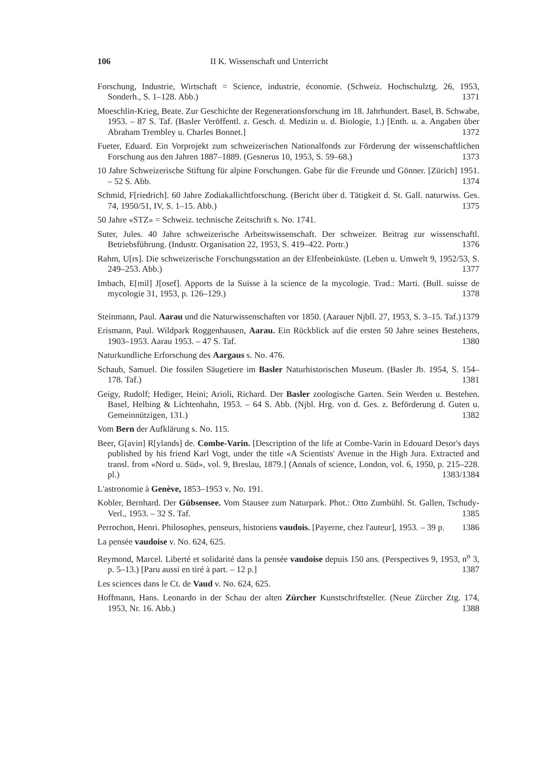106 II K. Wissenschaft und Unterricht
Forschung, Industrie, Wirtschaft = Science, industrie, économie. (Schweiz. Hochschulztg. 26, 1953, Sonderh., S. 1–128. Abb.) 1371
Moeschlin-Krieg, Beate. Zur Geschichte der Regenerationsforschung im 18. Jahrhundert. Basel, B. Schwabe, 1953. – 87 S. Taf. (Basler Veröffentl. z. Gesch. d. Medizin u. d. Biologie, 1.) [Enth. u. a. Angaben über Abraham Trembley u. Charles Bonnet.] 1372
Fueter, Eduard. Ein Vorprojekt zum schweizerischen Nationalfonds zur Förderung der wissenschaftlichen Forschung aus den Jahren 1887–1889. (Gesnerus 10, 1953, S. 59–68.) 1373
10 Jahre Schweizerische Stiftung für alpine Forschungen. Gabe für die Freunde und Gönner. [Zürich] 1951. – 52 S. Abb. 1374
Schmid, F[riedrich]. 60 Jahre Zodiakallichtforschung. (Bericht über d. Tätigkeit d. St. Gall. naturwiss. Ges. 74, 1950/51, IV, S. 1–15. Abb.) 1375
50 Jahre «STZ» = Schweiz. technische Zeitschrift s. No. 1741.
Suter, Jules. 40 Jahre schweizerische Arbeitswissenschaft. Der schweizer. Beitrag zur wissenschaftl. Betriebsführung. (Industr. Organisation 22, 1953, S. 419–422. Portr.) 1376
Rahm, U[rs]. Die schweizerische Forschungsstation an der Elfenbeinküste. (Leben u. Umwelt 9, 1952/53, S. 249–253. Abb.) 1377
Imbach, E[mil] J[osef]. Apports de la Suisse à la science de la mycologie. Trad.: Marti. (Bull. suisse de mycologie 31, 1953, p. 126–129.) 1378
Steinmann, Paul. Aarau und die Naturwissenschaften vor 1850. (Aarauer Njbll. 27, 1953, S. 3–15. Taf.) 1379
Erismann, Paul. Wildpark Roggenhausen, Aarau. Ein Rückblick auf die ersten 50 Jahre seines Bestehens, 1903–1953. Aarau 1953. – 47 S. Taf. 1380
Naturkundliche Erforschung des Aargaus s. No. 476.
Schaub, Samuel. Die fossilen Säugetiere im Basler Naturhistorischen Museum. (Basler Jb. 1954, S. 154–178. Taf.) 1381
Geigy, Rudolf; Hediger, Heini; Arioli, Richard. Der Basler zoologische Garten. Sein Werden u. Bestehen. Basel, Helbing & Lichtenhahn, 1953. – 64 S. Abb. (Njbl. Hrg. von d. Ges. z. Beförderung d. Guten u. Gemeinnützigen, 131.) 1382
Vom Bern der Aufklärung s. No. 115.
Beer, G[avin] R[ylands] de. Combe-Varin. [Description of the life at Combe-Varin in Edouard Desor's days published by his friend Karl Vogt, under the title «A Scientists' Avenue in the High Jura. Extracted and transl. from «Nord u. Süd», vol. 9, Breslau, 1879.] (Annals of science, London, vol. 6, 1950, p. 215–228. pl.) 1383/1384
L'astronomie à Genève, 1853–1953 v. No. 191.
Kobler, Bernhard. Der Gübsensee. Vom Stausee zum Naturpark. Phot.: Otto Zumbühl. St. Gallen, Tschudy-Verl., 1953. – 32 S. Taf. 1385
Perrochon, Henri. Philosophes, penseurs, historiens vaudois. [Payerne, chez l'auteur], 1953. – 39 p. 1386
La pensée vaudoise v. No. 624, 625.
Reymond, Marcel. Liberté et solidarité dans la pensée vaudoise depuis 150 ans. (Perspectives 9, 1953, n<sup>o</sup> 3, p. 5–13.) [Paru aussi en tiré à part. – 12 p.] 1387
Les sciences dans le Ct. de Vaud v. No. 624, 625.
Hoffmann, Hans. Leonardo in der Schau der alten Zürcher Kunstschriftsteller. (Neue Zürcher Ztg. 174, 1953, Nr. 16. Abb.) 1388